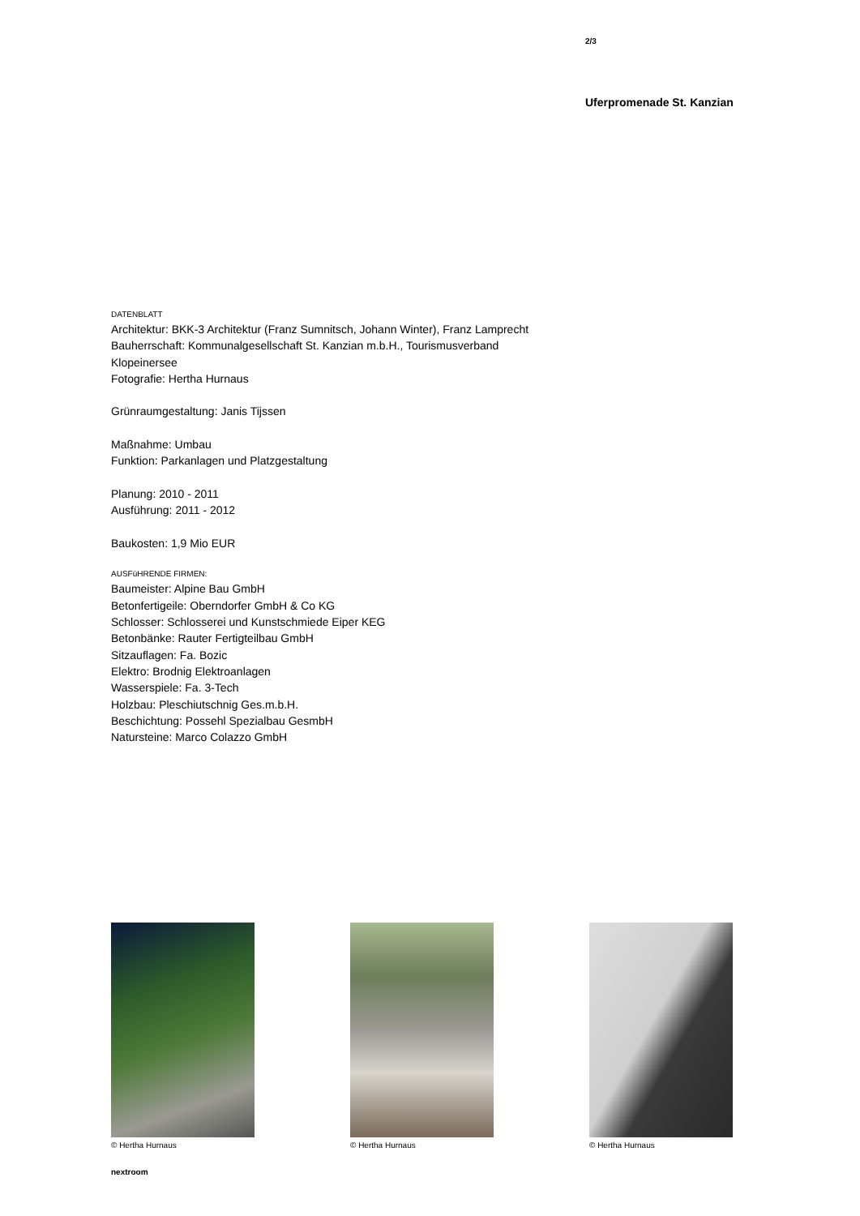2/3
Uferpromenade St. Kanzian
DATENBLATT
Architektur: BKK-3 Architektur (Franz Sumnitsch, Johann Winter), Franz Lamprecht
Bauherrschaft: Kommunalgesellschaft St. Kanzian m.b.H., Tourismusverband Klopeinersee
Fotografie: Hertha Hurnaus
Grünraumgestaltung: Janis Tijssen
Maßnahme: Umbau
Funktion: Parkanlagen und Platzgestaltung
Planung: 2010 - 2011
Ausführung: 2011 - 2012
Baukosten: 1,9 Mio EUR
AUSFüHRENDE FIRMEN:
Baumeister: Alpine Bau GmbH
Betonfertigeile: Oberndorfer GmbH & Co KG
Schlosser: Schlosserei und Kunstschmiede Eiper KEG
Betonbänke: Rauter Fertigteilbau GmbH
Sitzauflagen: Fa. Bozic
Elektro: Brodnig Elektroanlagen
Wasserspiele: Fa. 3-Tech
Holzbau: Pleschiutschnig Ges.m.b.H.
Beschichtung: Possehl Spezialbau GesmbH
Natursteine: Marco Colazzo GmbH
© Hertha Hurnaus © Hertha Hurnaus © Hertha Hurnaus
nextroom